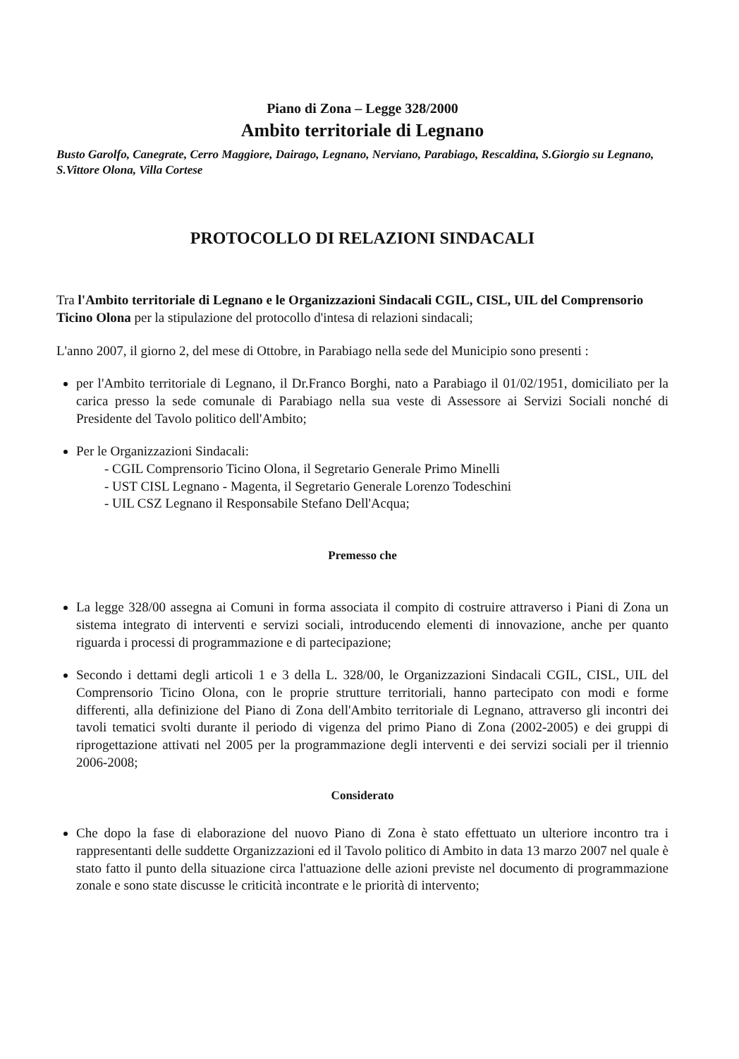Piano di Zona – Legge 328/2000
Ambito territoriale di Legnano
Busto Garolfo, Canegrate, Cerro Maggiore, Dairago, Legnano, Nerviano, Parabiago, Rescaldina, S.Giorgio su Legnano, S.Vittore Olona, Villa Cortese
PROTOCOLLO DI RELAZIONI SINDACALI
Tra l'Ambito territoriale di Legnano e le Organizzazioni Sindacali CGIL, CISL, UIL del Comprensorio Ticino Olona per la stipulazione del protocollo d'intesa di relazioni sindacali;
L'anno 2007, il giorno 2, del mese di Ottobre, in Parabiago nella sede del Municipio sono presenti :
per l'Ambito territoriale di Legnano, il Dr.Franco Borghi, nato a Parabiago il 01/02/1951, domiciliato per la carica presso la sede comunale di Parabiago nella sua veste di Assessore ai Servizi Sociali nonché di Presidente del Tavolo politico dell'Ambito;
Per le Organizzazioni Sindacali:
- CGIL Comprensorio Ticino Olona, il Segretario Generale Primo Minelli
- UST CISL Legnano - Magenta, il Segretario Generale Lorenzo Todeschini
- UIL CSZ Legnano il Responsabile Stefano Dell'Acqua;
Premesso che
La legge 328/00 assegna ai Comuni in forma associata il compito di costruire attraverso i Piani di Zona un sistema integrato di interventi e servizi sociali, introducendo elementi di innovazione, anche per quanto riguarda i processi di programmazione e di partecipazione;
Secondo i dettami degli articoli 1 e 3 della L. 328/00, le Organizzazioni Sindacali CGIL, CISL, UIL del Comprensorio Ticino Olona, con le proprie strutture territoriali, hanno partecipato con modi e forme differenti, alla definizione del Piano di Zona dell'Ambito territoriale di Legnano, attraverso gli incontri dei tavoli tematici svolti durante il periodo di vigenza del primo Piano di Zona (2002-2005) e dei gruppi di riprogettazione attivati nel 2005 per la programmazione degli interventi e dei servizi sociali per il triennio 2006-2008;
Considerato
Che dopo la fase di elaborazione del nuovo Piano di Zona è stato effettuato un ulteriore incontro tra i rappresentanti delle suddette Organizzazioni ed il Tavolo politico di Ambito in data 13 marzo 2007 nel quale è stato fatto il punto della situazione circa l'attuazione delle azioni previste nel documento di programmazione zonale e sono state discusse le criticità incontrate e le priorità di intervento;